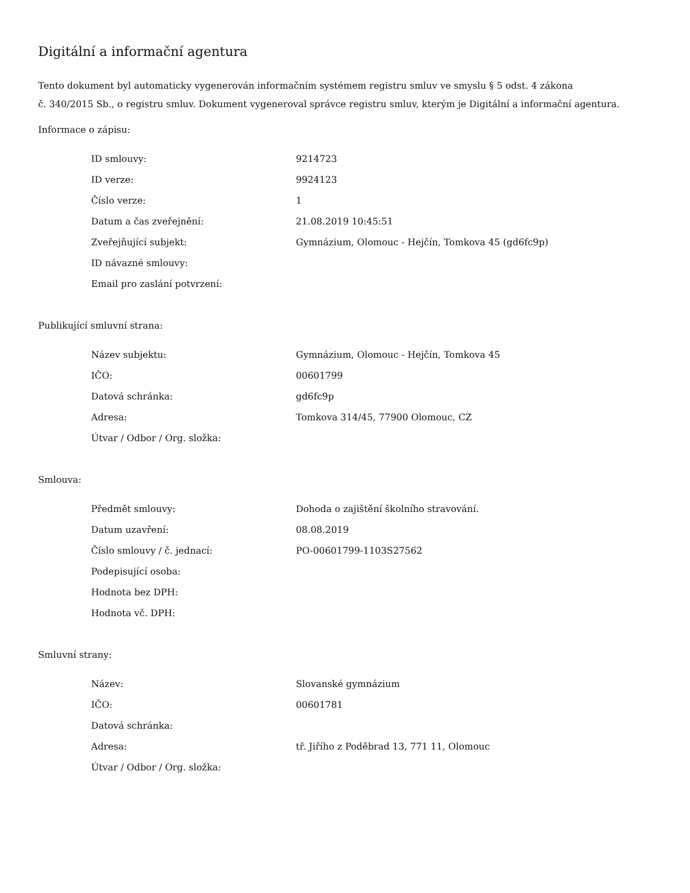Digitální a informační agentura
Tento dokument byl automaticky vygenerován informačním systémem registru smluv ve smyslu § 5 odst. 4 zákona
č. 340/2015 Sb., o registru smluv. Dokument vygeneroval správce registru smluv, kterým je Digitální a informační agentura.
Informace o zápisu:
| ID smlouvy: | 9214723 |
| ID verze: | 9924123 |
| Číslo verze: | 1 |
| Datum a čas zveřejnění: | 21.08.2019 10:45:51 |
| Zveřejňující subjekt: | Gymnázium, Olomouc - Hejčín, Tomkova 45 (gd6fc9p) |
| ID návazné smlouvy: | |
| Email pro zaslání potvrzení: | |
Publikující smluvní strana:
| Název subjektu: | Gymnázium, Olomouc - Hejčín, Tomkova 45 |
| IČO: | 00601799 |
| Datová schránka: | gd6fc9p |
| Adresa: | Tomkova 314/45, 77900 Olomouc, CZ |
| Útvar / Odbor / Org. složka: | |
Smlouva:
| Předmět smlouvy: | Dohoda o zajištění školního stravování. |
| Datum uzavření: | 08.08.2019 |
| Číslo smlouvy / č. jednací: | PO-00601799-1103S27562 |
| Podepisující osoba: | |
| Hodnota bez DPH: | |
| Hodnota vč. DPH: | |
Smluvní strany:
| Název: | Slovanské gymnázium |
| IČO: | 00601781 |
| Datová schránka: | |
| Adresa: | tř. Jiřího z Poděbrad 13, 771 11, Olomouc |
| Útvar / Odbor / Org. složka: | |